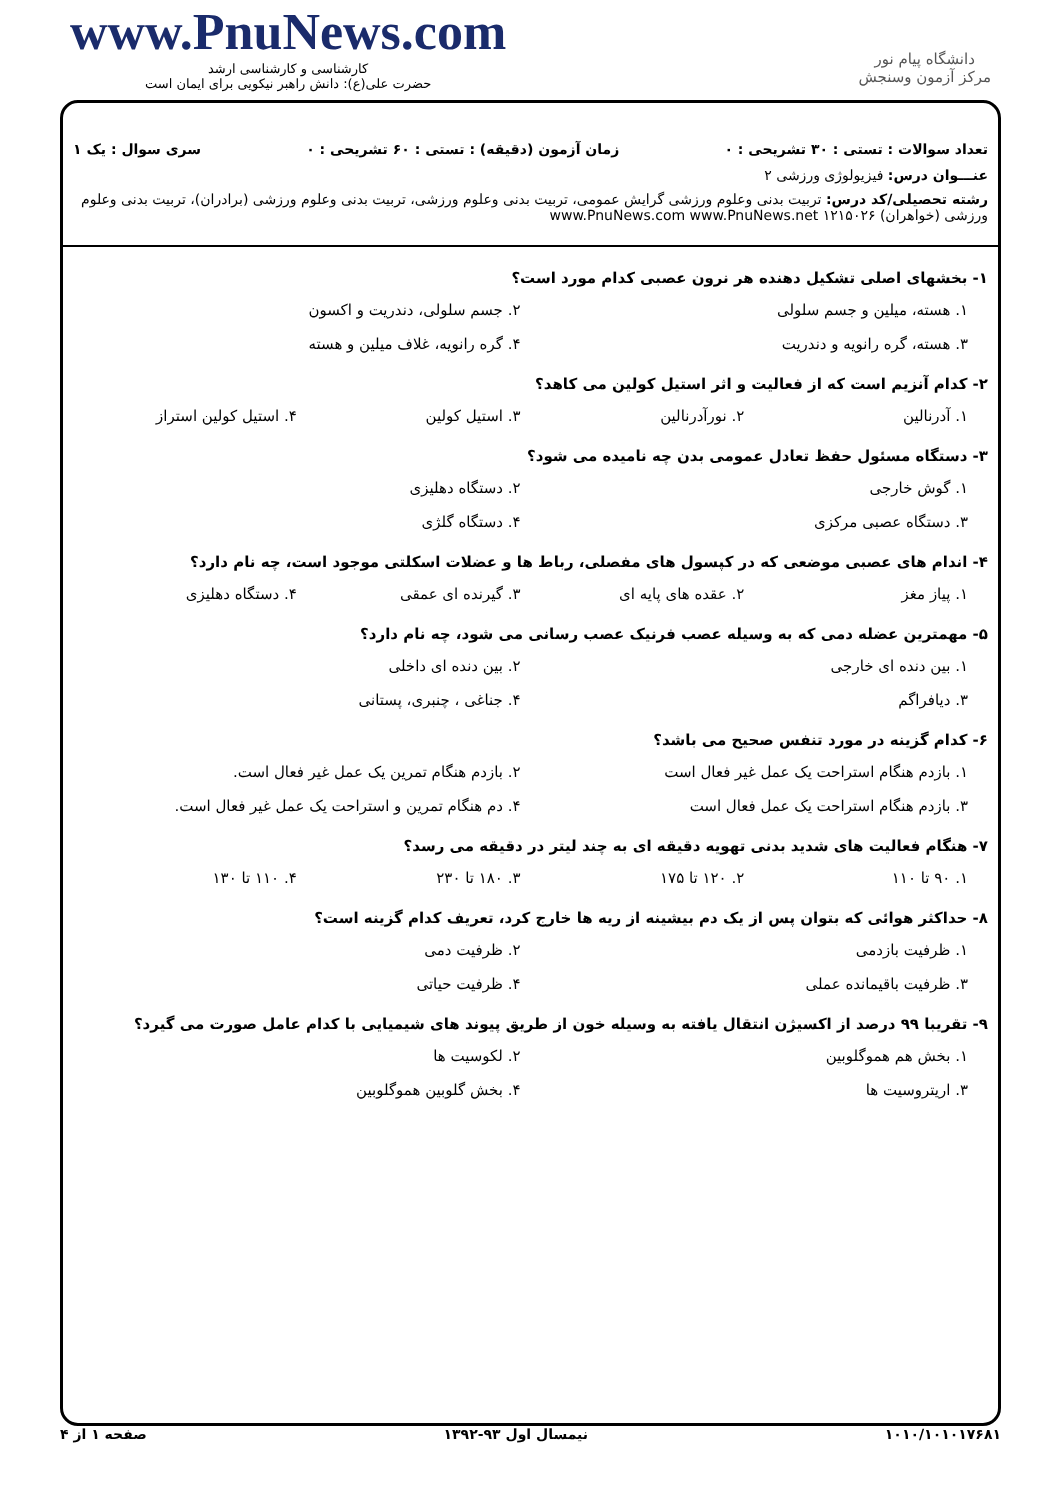www.PnuNews.com
کارشناسی و کارشناسی ارشد
حضرت علی(ع): دانش راهبر نیکویی برای ایمان است
دانشگاه پیام نور
مرکز آزمون وسنجش
تعداد سوالات : تستی : ۳۰ تشریحی : ۰ زمان آزمون (دقیقه) : تستی : ۶۰ تشریحی : ۰ سری سوال : یک ۱
عنـــوان درس: فیزیولوژی ورزشی ۲
رشته تحصیلی/کد درس: تربیت بدنی وعلوم ورزشی گرایش عمومی، تربیت بدنی وعلوم ورزشی، تربیت بدنی وعلوم ورزشی (برادران)، تربیت بدنی وعلوم ورزشی (خواهران) ۱۲۱۵۰۲۶ www.PnuNews.com www.PnuNews.net
۱- بخشهای اصلی تشکیل دهنده هر نرون عصبی کدام مورد است؟
۱. هسته، میلین و جسم سلولی
۲. جسم سلولی، دندریت و اکسون
۳. هسته، گره رانویه و دندریت
۴. گره رانویه، غلاف میلین و هسته
۲- کدام آنزیم است که از فعالیت و اثر استیل کولین می کاهد؟
۱. آدرنالین
۲. نورآدرنالین
۳. استیل کولین
۴. استیل کولین استراز
۳- دستگاه مسئول حفظ تعادل عمومی بدن چه نامیده می شود؟
۱. گوش خارجی
۲. دستگاه دهلیزی
۳. دستگاه عصبی مرکزی
۴. دستگاه گلژی
۴- اندام های عصبی موضعی که در کپسول های مفصلی، رباط ها و عضلات اسکلتی موجود است، چه نام دارد؟
۱. پیاز مغز
۲. عقده های پایه ای
۳. گیرنده ای عمقی
۴. دستگاه دهلیزی
۵- مهمترین عضله دمی که به وسیله عصب فرنیک عصب رسانی می شود، چه نام دارد؟
۱. بین دنده ای خارجی
۲. بین دنده ای داخلی
۳. دیافراگم
۴. جناغی ، چنبری، پستانی
۶- کدام گزینه در مورد تنفس صحیح می باشد؟
۱. بازدم هنگام استراحت یک عمل غیر فعال است
۲. بازدم هنگام تمرین یک عمل غیر فعال است.
۳. بازدم هنگام استراحت یک عمل فعال است
۴. دم هنگام تمرین و استراحت یک عمل غیر فعال است.
۷- هنگام فعالیت های شدید بدنی تهویه دقیقه ای به چند لیتر در دقیقه می رسد؟
۱. ۹۰ تا ۱۱۰
۲. ۱۲۰ تا ۱۷۵
۳. ۱۸۰ تا ۲۳۰
۴. ۱۱۰ تا ۱۳۰
۸- حداکثر هوائی که بتوان پس از یک دم بیشینه از ریه ها خارج کرد، تعریف کدام گزینه است؟
۱. ظرفیت بازدمی
۲. ظرفیت دمی
۳. ظرفیت باقیمانده عملی
۴. ظرفیت حیاتی
۹- تقریبا ۹۹ درصد از اکسیژن انتقال یافته به وسیله خون از طریق پیوند های شیمیایی با کدام عامل صورت می گیرد؟
۱. بخش هم هموگلوبین
۲. لکوسیت ها
۳. اریتروسیت ها
۴. بخش گلوبین هموگلوبین
۱۰۱۰/۱۰۱۰۱۷۶۸۱ نیمسال اول ۹۳-۱۳۹۲ صفحه ۱ از ۴